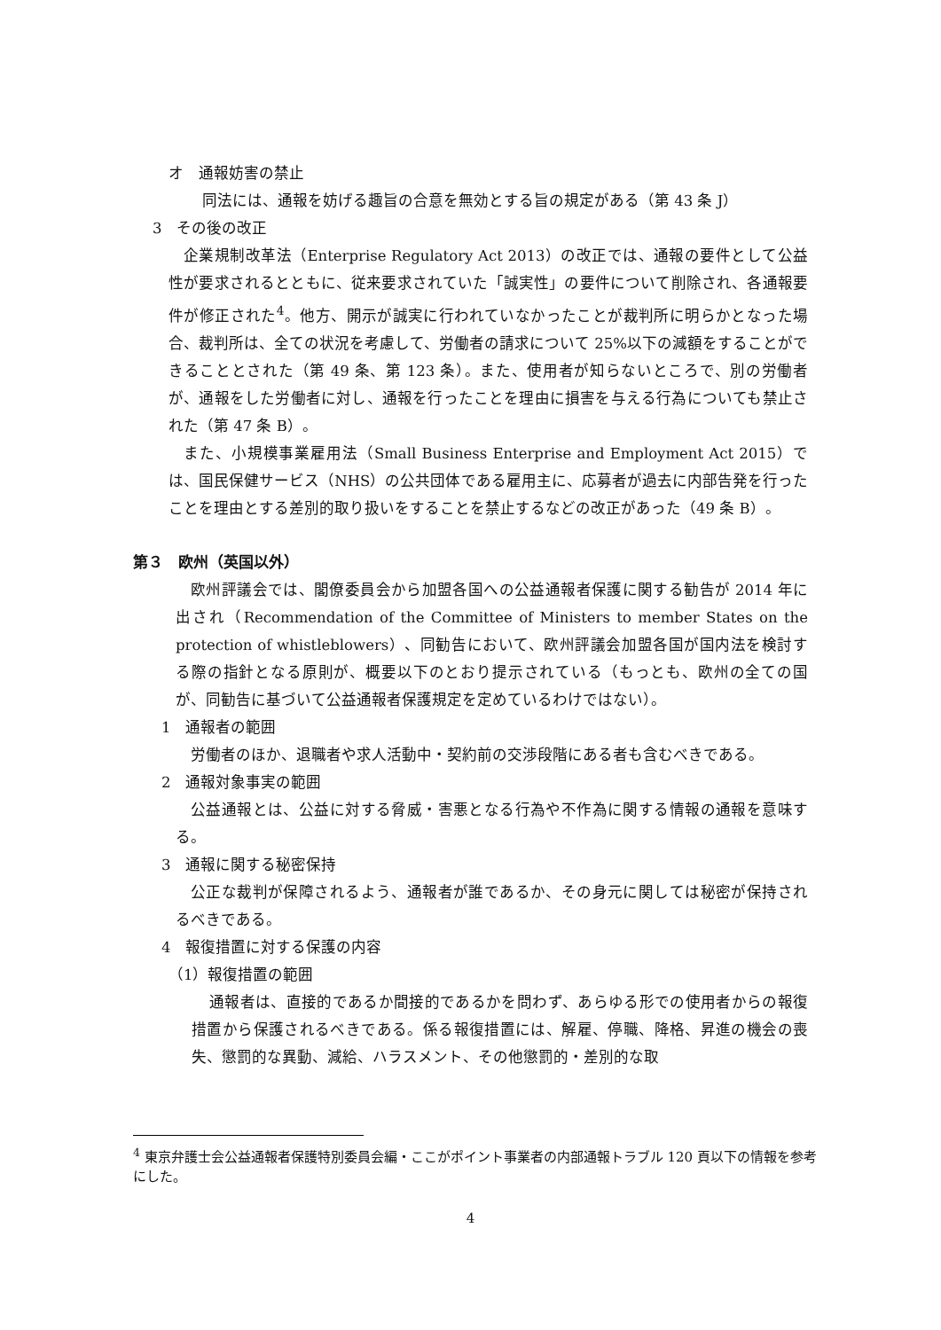オ　通報妨害の禁止
同法には、通報を妨げる趣旨の合意を無効とする旨の規定がある（第 43 条 J）
3　その後の改正
企業規制改革法（Enterprise Regulatory Act 2013）の改正では、通報の要件として公益性が要求されるとともに、従来要求されていた「誠実性」の要件について削除され、各通報要件が修正された<sup>4</sup>。他方、開示が誠実に行われていなかったことが裁判所に明らかとなった場合、裁判所は、全ての状況を考慮して、労働者の請求について 25%以下の減額をすることができることとされた（第 49 条、第 123 条）。また、使用者が知らないところで、別の労働者が、通報をした労働者に対し、通報を行ったことを理由に損害を与える行為についても禁止された（第 47 条 B）。
また、小規模事業雇用法（Small Business Enterprise and Employment Act 2015）では、国民保健サービス（NHS）の公共団体である雇用主に、応募者が過去に内部告発を行ったことを理由とする差別的取り扱いをすることを禁止するなどの改正があった（49 条 B）。
第３　欧州（英国以外）
欧州評議会では、閣僚委員会から加盟各国への公益通報者保護に関する勧告が 2014 年に出され（Recommendation of the Committee of Ministers to member States on the protection of whistleblowers）、同勧告において、欧州評議会加盟各国が国内法を検討する際の指針となる原則が、概要以下のとおり提示されている（もっとも、欧州の全ての国が、同勧告に基づいて公益通報者保護規定を定めているわけではない）。
1　通報者の範囲
労働者のほか、退職者や求人活動中・契約前の交渉段階にある者も含むべきである。
2　通報対象事実の範囲
公益通報とは、公益に対する脅威・害悪となる行為や不作為に関する情報の通報を意味する。
3　通報に関する秘密保持
公正な裁判が保障されるよう、通報者が誰であるか、その身元に関しては秘密が保持されるべきである。
4　報復措置に対する保護の内容
（1）報復措置の範囲
通報者は、直接的であるか間接的であるかを問わず、あらゆる形での使用者からの報復措置から保護されるべきである。係る報復措置には、解雇、停職、降格、昇進の機会の喪失、懲罰的な異動、減給、ハラスメント、その他懲罰的・差別的な取
<sup>4</sup> 東京弁護士会公益通報者保護特別委員会編・ここがポイント事業者の内部通報トラブル 120 頁以下の情報を参考にした。
4